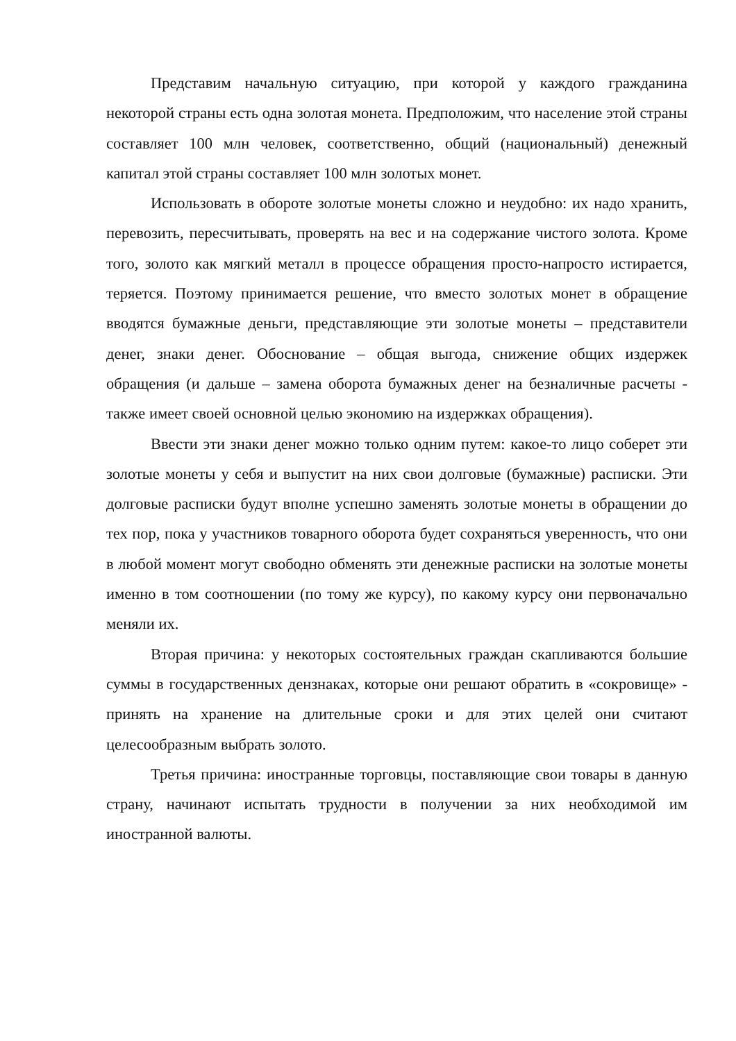Представим начальную ситуацию, при которой у каждого гражданина некоторой страны есть одна золотая монета. Предположим, что население этой страны составляет 100 млн человек, соответственно, общий (национальный) денежный капитал этой страны составляет 100 млн золотых монет.
Использовать в обороте золотые монеты сложно и неудобно: их надо хранить, перевозить, пересчитывать, проверять на вес и на содержание чистого золота. Кроме того, золото как мягкий металл в процессе обращения просто-напросто истирается, теряется. Поэтому принимается решение, что вместо золотых монет в обращение вводятся бумажные деньги, представляющие эти золотые монеты – представители денег, знаки денег. Обоснование – общая выгода, снижение общих издержек обращения (и дальше – замена оборота бумажных денег на безналичные расчеты - также имеет своей основной целью экономию на издержках обращения).
Ввести эти знаки денег можно только одним путем: какое-то лицо соберет эти золотые монеты у себя и выпустит на них свои долговые (бумажные) расписки. Эти долговые расписки будут вполне успешно заменять золотые монеты в обращении до тех пор, пока у участников товарного оборота будет сохраняться уверенность, что они в любой момент могут свободно обменять эти денежные расписки на золотые монеты именно в том соотношении (по тому же курсу), по какому курсу они первоначально меняли их.
Вторая причина: у некоторых состоятельных граждан скапливаются большие суммы в государственных дензнаках, которые они решают обратить в «сокровище» - принять на хранение на длительные сроки и для этих целей они считают целесообразным выбрать золото.
Третья причина: иностранные торговцы, поставляющие свои товары в данную страну, начинают испытать трудности в получении за них необходимой им иностранной валюты.